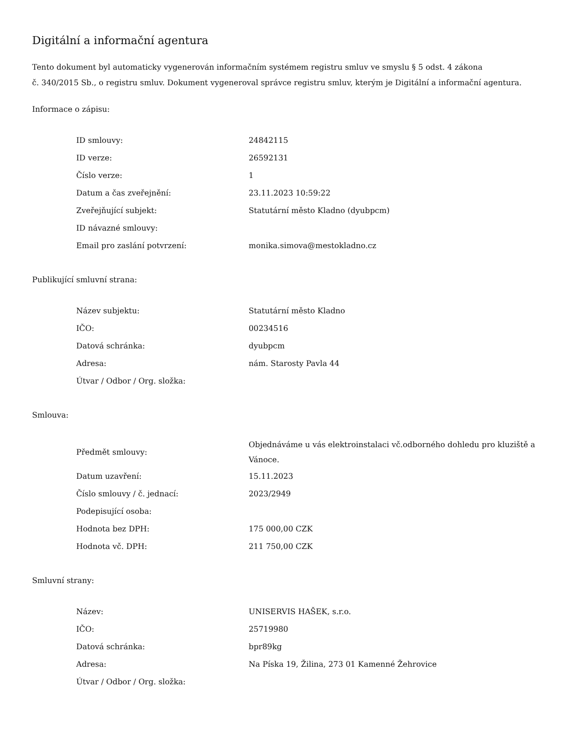Digitální a informační agentura
Tento dokument byl automaticky vygenerován informačním systémem registru smluv ve smyslu § 5 odst. 4 zákona
č. 340/2015 Sb., o registru smluv. Dokument vygeneroval správce registru smluv, kterým je Digitální a informační agentura.
Informace o zápisu:
| ID smlouvy: | 24842115 |
| ID verze: | 26592131 |
| Číslo verze: | 1 |
| Datum a čas zveřejnění: | 23.11.2023 10:59:22 |
| Zveřejňující subjekt: | Statutární město Kladno (dyubpcm) |
| ID návazné smlouvy: | |
| Email pro zaslání potvrzení: | monika.simova@mestokladno.cz |
Publikující smluvní strana:
| Název subjektu: | Statutární město Kladno |
| IČO: | 00234516 |
| Datová schránka: | dyubpcm |
| Adresa: | nám. Starosty Pavla 44 |
| Útvar / Odbor / Org. složka: | |
Smlouva:
| Předmět smlouvy: | Objednáváme u vás elektroinstalaci vč.odborného dohledu pro kluziště a Vánoce. |
| Datum uzavření: | 15.11.2023 |
| Číslo smlouvy / č. jednací: | 2023/2949 |
| Podepisující osoba: | |
| Hodnota bez DPH: | 175 000,00 CZK |
| Hodnota vč. DPH: | 211 750,00 CZK |
Smluvní strany:
| Název: | UNISERVIS HAŠEK, s.r.o. |
| IČO: | 25719980 |
| Datová schránka: | bpr89kg |
| Adresa: | Na Píska 19, Žilina, 273 01 Kamenné Žehrovice |
| Útvar / Odbor / Org. složka: | |